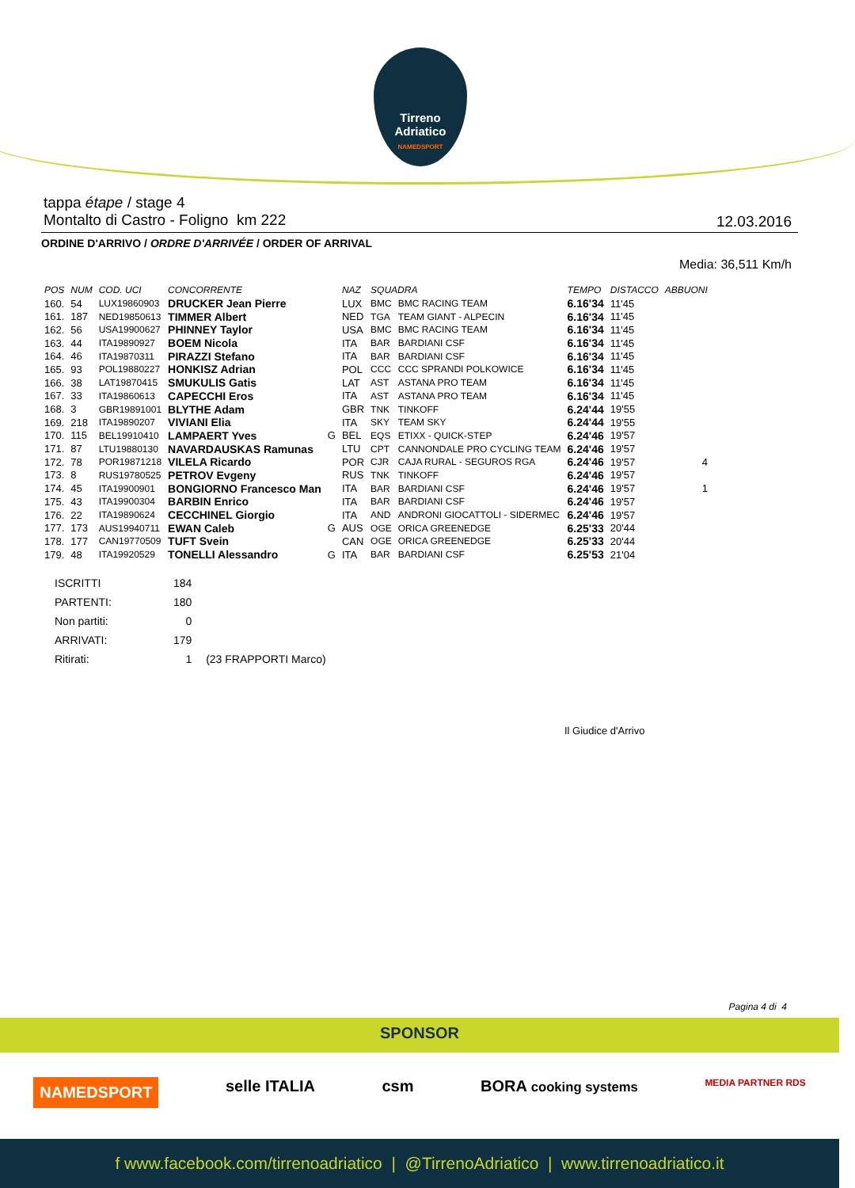Tirreno Adriatico
NAMEDSPORT
tappa étape / stage 4
Montalto di Castro - Foligno km 222
12.03.2016
ORDINE D'ARRIVO / ORDRE D'ARRIVÉE / ORDER OF ARRIVAL
Media: 36,511 Km/h
| POS | NUM | COD. UCI | CONCORRENTE | | NAZ | SQUADRA | | TEMPO | DISTACCO | ABBUONI |
| --- | --- | --- | --- | --- | --- | --- | --- | --- | --- | --- |
| 160. | 54 | LUX19860903 | DRUCKER Jean Pierre | | LUX | BMC | BMC RACING TEAM | 6.16'34 | 11'45 | |
| 161. | 187 | NED19850613 | TIMMER Albert | | NED | TGA | TEAM GIANT - ALPECIN | 6.16'34 | 11'45 | |
| 162. | 56 | USA19900627 | PHINNEY Taylor | | USA | BMC | BMC RACING TEAM | 6.16'34 | 11'45 | |
| 163. | 44 | ITA19890927 | BOEM Nicola | | ITA | BAR | BARDIANI CSF | 6.16'34 | 11'45 | |
| 164. | 46 | ITA19870311 | PIRAZZI Stefano | | ITA | BAR | BARDIANI CSF | 6.16'34 | 11'45 | |
| 165. | 93 | POL19880227 | HONKISZ Adrian | | POL | CCC | CCC SPRANDI POLKOWICE | 6.16'34 | 11'45 | |
| 166. | 38 | LAT19870415 | SMUKULIS Gatis | | LAT | AST | ASTANA PRO TEAM | 6.16'34 | 11'45 | |
| 167. | 33 | ITA19860613 | CAPECCHI Eros | | ITA | AST | ASTANA PRO TEAM | 6.16'34 | 11'45 | |
| 168. | 3 | GBR19891001 | BLYTHE Adam | | GBR | TNK | TINKOFF | 6.24'44 | 19'55 | |
| 169. | 218 | ITA19890207 | VIVIANI Elia | | ITA | SKY | TEAM SKY | 6.24'44 | 19'55 | |
| 170. | 115 | BEL19910410 | LAMPAERT Yves | G | BEL | EQS | ETIXX - QUICK-STEP | 6.24'46 | 19'57 | |
| 171. | 87 | LTU19880130 | NAVARDAUSKAS Ramunas | | LTU | CPT | CANNONDALE PRO CYCLING TEAM | 6.24'46 | 19'57 | |
| 172. | 78 | POR19871218 | VILELA Ricardo | | POR | CJR | CAJA RURAL - SEGUROS RGA | 6.24'46 | 19'57 | 4 |
| 173. | 8 | RUS19780525 | PETROV Evgeny | | RUS | TNK | TINKOFF | 6.24'46 | 19'57 | |
| 174. | 45 | ITA19900901 | BONGIORNO Francesco Man | | ITA | BAR | BARDIANI CSF | 6.24'46 | 19'57 | 1 |
| 175. | 43 | ITA19900304 | BARBIN Enrico | | ITA | BAR | BARDIANI CSF | 6.24'46 | 19'57 | |
| 176. | 22 | ITA19890624 | CECCHINEL Giorgio | | ITA | AND | ANDRONI GIOCATTOLI - SIDERMEC | 6.24'46 | 19'57 | |
| 177. | 173 | AUS19940711 | EWAN Caleb | G | AUS | OGE | ORICA GREENEDGE | 6.25'33 | 20'44 | |
| 178. | 177 | CAN19770509 | TUFT Svein | | CAN | OGE | ORICA GREENEDGE | 6.25'33 | 20'44 | |
| 179. | 48 | ITA19920529 | TONELLI Alessandro | G | ITA | BAR | BARDIANI CSF | 6.25'53 | 21'04 | |
| ISCRITTI | 184 | |
| PARTENTI: | 180 | |
| Non partiti: | 0 | |
| ARRIVATI: | 179 | |
| Ritirati: | 1 | (23 FRAPPORTI Marco) |
Il Giudice d'Arrivo
Pagina 4 di 4
SPONSOR
NAMEDSPORT selle ITALIA csm BORA cooking systems MEDIA PARTNER RDS
f www.facebook.com/tirrenoadriatico | @TirrenoAdriatico | www.tirrenoadriatico.it